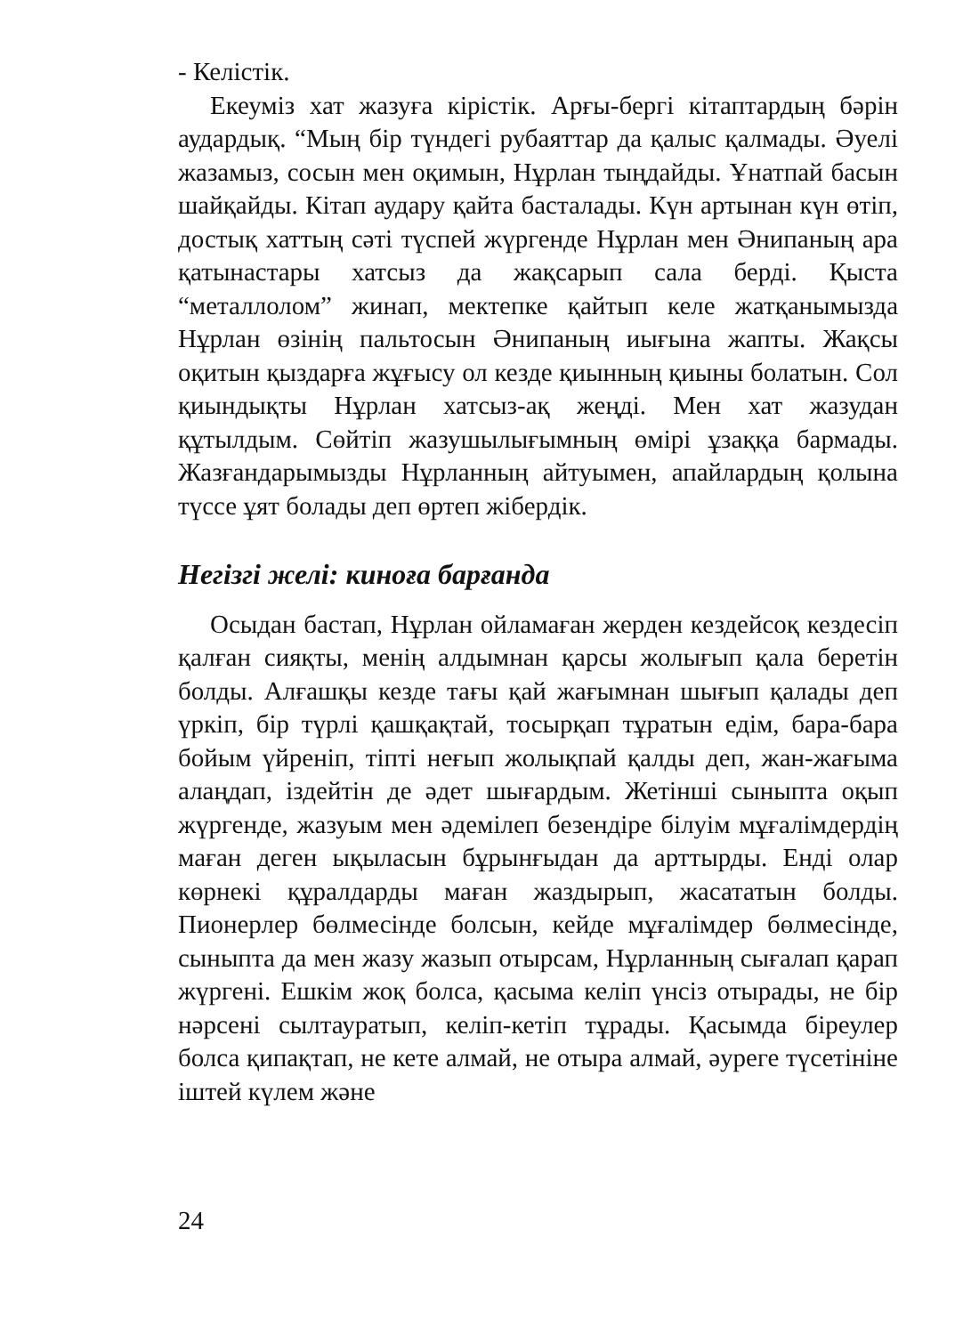- Келістік.
Екеуміз хат жазуға кірістік. Арғы-бергі кітаптардың бәрін аудардық. “Мың бір түндегі рубаяттар да қалыс қалмады. Әуелі жазамыз, сосын мен оқимын, Нұрлан тыңдайды. Ұнатпай басын шайқайды. Кітап аудару қайта басталады. Күн артынан күн өтіп, достық хаттың сәті түспей жүргенде Нұрлан мен Әнипаның ара қатынастары хатсыз да жақсарып сала берді. Қыста “металлолом” жинап, мектепке қайтып келе жатқанымызда Нұрлан өзінің пальтосын Әнипаның иығына жапты. Жақсы оқитын қыздарға жұғысу ол кезде қиынның қиыны болатын. Сол қиындықты Нұрлан хатсыз-ақ жеңді. Мен хат жазудан құтылдым. Сөйтіп жазушылығымның өмірі ұзаққа бармады. Жазғандарымызды Нұрланның айтуымен, апайлардың қолына түссе ұят болады деп өртеп жібердік.
Негізгі желі: киноға барғанда
Осыдан бастап, Нұрлан ойламаған жерден кездейсоқ кездесіп қалған сияқты, менің алдымнан қарсы жолығып қала беретін болды. Алғашқы кезде тағы қай жағымнан шығып қалады деп үркіп, бір түрлі қашқақтай, тосырқап тұратын едім, бара-бара бойым үйреніп, тіпті неғып жолықпай қалды деп, жан-жағыма алаңдап, іздейтін де әдет шығардым. Жетінші сыныпта оқып жүргенде, жазуым мен әдемілеп безендіре білуім мұғалімдердің маған деген ықыласын бұрынғыдан да арттырды. Енді олар көрнекі құралдарды маған жаздырып, жасататын болды. Пионерлер бөлмесінде болсын, кейде мұғалімдер бөлмесінде, сыныпта да мен жазу жазып отырсам, Нұрланның сығалап қарап жүргені. Ешкім жоқ болса, қасыма келіп үнсіз отырады, не бір нәрсені сылтауратып, келіп-кетіп тұрады. Қасымда біреулер болса қипақтап, не кете алмай, не отыра алмай, әуреге түсетініне іштей күлем және
24